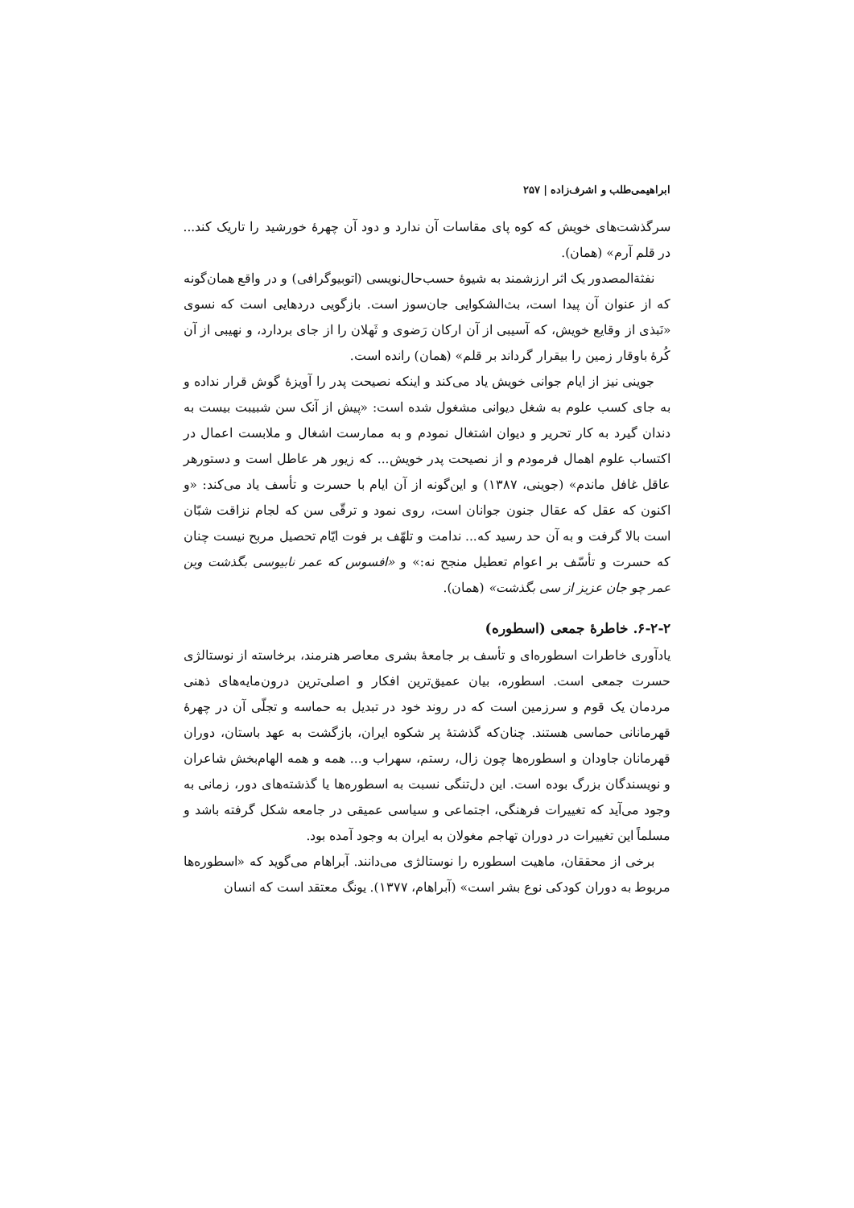ابراهیمی‌طلب و اشرف‌زاده | ۲۵۷
سرگذشت‌های خویش که کوه پای مقاسات آن ندارد و دود آن چهرهٔ خورشید را تاریک کند... در قلم آرم» (همان).
نفثةالمصدور یک اثر ارزشمند به شیوهٔ حسب‌حال‌نویسی (اتوبیوگرافی) و در واقع همان‌گونه که از عنوان آن پیدا است، بث‌الشکوایی جان‌سوز است. بازگویی دردهایی است که نسوی «نَبذی از وقایع خویش، که آسیبی از آن ارکان رَضوی و ثَهلان را از جای بردارد، و نهیبی از آن کُرهٔ باوقار زمین را بیقرار گرداند بر قلم» (همان) رانده است.
جوینی نیز از ایام جوانی خویش یاد می‌کند و اینکه نصیحت پدر را آویزهٔ گوش قرار نداده و به جای کسب علوم به شغل دیوانی مشغول شده است: «پیش از آنک سن شبیبت بیست به دندان گیرد به کار تحریر و دیوان اشتغال نمودم و به ممارست اشغال و ملابست اعمال در اکتساب علوم اهمال فرمودم و از نصیحت پدر خویش... که زیور هر عاطل است و دستورهر عاقل غافل ماندم» (جوینی، ۱۳۸۷) و این‌گونه از آن ایام با حسرت و تأسف یاد می‌کند: «و اکنون که عقل که عقال جنون جوانان است، روی نمود و ترقّی سن که لجام نزاقت شبّان است بالا گرفت و به آن حد رسید که... ندامت و تلهّف بر فوت ایّام تحصیل مربح نیست چنان که حسرت و تأسّف بر اعوام تعطیل منجح نه:» و «افسوس که عمر نابیوسی بگذشت وین عمر چو جان عزیز از سی بگذشت» (همان).
۶-۲-۲. خاطرهٔ جمعی (اسطوره)
یادآوری خاطرات اسطوره‌ای و تأسف بر جامعهٔ بشری معاصر هنرمند، برخاسته از نوستالژی حسرت جمعی است. اسطوره، بیان عمیق‌ترین افکار و اصلی‌ترین درون‌مایه‌های ذهنی مردمان یک قوم و سرزمین است که در روند خود در تبدیل به حماسه و تجلّی آن در چهرهٔ قهرمانانی حماسی هستند. چنان‌که گذشتهٔ پر شکوه ایران، بازگشت به عهد باستان، دوران قهرمانان جاودان و اسطوره‌ها چون زال، رستم، سهراب و... همه و همه الهام‌بخش شاعران و نویسندگان بزرگ بوده است. این دل‌تنگی نسبت به اسطوره‌ها یا گذشته‌های دور، زمانی به وجود می‌آید که تغییرات فرهنگی، اجتماعی و سیاسی عمیقی در جامعه شکل گرفته باشد و مسلماً این تغییرات در دوران تهاجم مغولان به ایران به وجود آمده بود.
برخی از محققان، ماهیت اسطوره را نوستالژی می‌دانند. آبراهام می‌گوید که «اسطوره‌ها مربوط به دوران کودکی نوع بشر است» (آبراهام، ۱۳۷۷). یونگ معتقد است که انسان